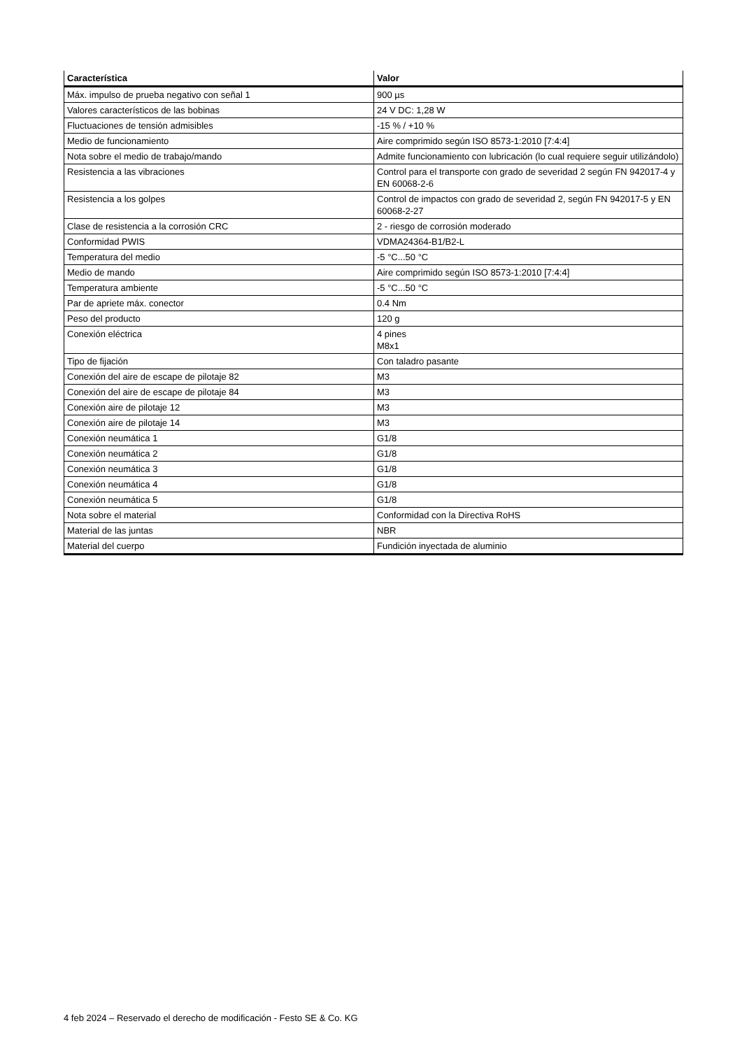| Característica | Valor |
| --- | --- |
| Máx. impulso de prueba negativo con señal 1 | 900 µs |
| Valores característicos de las bobinas | 24 V DC: 1,28 W |
| Fluctuaciones de tensión admisibles | -15 % / +10 % |
| Medio de funcionamiento | Aire comprimido según ISO 8573-1:2010 [7:4:4] |
| Nota sobre el medio de trabajo/mando | Admite funcionamiento con lubricación (lo cual requiere seguir utilizándolo) |
| Resistencia a las vibraciones | Control para el transporte con grado de severidad 2 según FN 942017-4 y EN 60068-2-6 |
| Resistencia a los golpes | Control de impactos con grado de severidad 2, según FN 942017-5 y EN 60068-2-27 |
| Clase de resistencia a la corrosión CRC | 2 - riesgo de corrosión moderado |
| Conformidad PWIS | VDMA24364-B1/B2-L |
| Temperatura del medio | -5 °C...50 °C |
| Medio de mando | Aire comprimido según ISO 8573-1:2010 [7:4:4] |
| Temperatura ambiente | -5 °C...50 °C |
| Par de apriete máx. conector | 0.4 Nm |
| Peso del producto | 120 g |
| Conexión eléctrica | 4 pines M8x1 |
| Tipo de fijación | Con taladro pasante |
| Conexión del aire de escape de pilotaje 82 | M3 |
| Conexión del aire de escape de pilotaje 84 | M3 |
| Conexión aire de pilotaje 12 | M3 |
| Conexión aire de pilotaje 14 | M3 |
| Conexión neumática 1 | G1/8 |
| Conexión neumática 2 | G1/8 |
| Conexión neumática 3 | G1/8 |
| Conexión neumática 4 | G1/8 |
| Conexión neumática 5 | G1/8 |
| Nota sobre el material | Conformidad con la Directiva RoHS |
| Material de las juntas | NBR |
| Material del cuerpo | Fundición inyectada de aluminio |
4 feb 2024 – Reservado el derecho de modificación - Festo SE & Co. KG